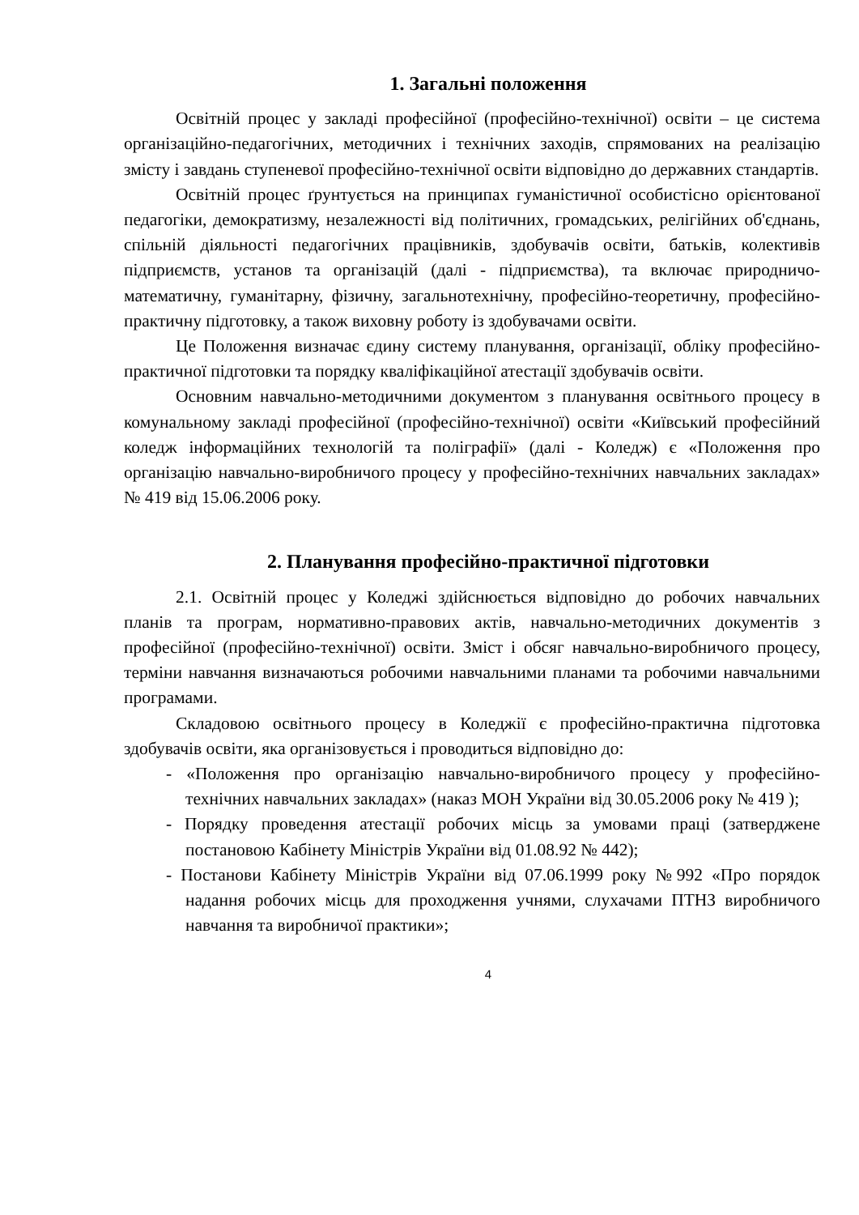1. Загальні положення
Освітній процес у закладі професійної (професійно-технічної) освіти – це система організаційно-педагогічних, методичних і технічних заходів, спрямованих на реалізацію змісту і завдань ступеневої професійно-технічної освіти відповідно до державних стандартів.
Освітній процес ґрунтується на принципах гуманістичної особистісно орієнтованої педагогіки, демократизму, незалежності від політичних, громадських, релігійних об'єднань, спільній діяльності педагогічних працівників, здобувачів освіти, батьків, колективів підприємств, установ та організацій (далі - підприємства), та включає природничо-математичну, гуманітарну, фізичну, загальнотехнічну, професійно-теоретичну, професійно-практичну підготовку, а також виховну роботу із здобувачами освіти.
Це Положення визначає єдину систему планування, організації, обліку професійно-практичної підготовки та порядку кваліфікаційної атестації здобувачів освіти.
Основним навчально-методичними документом з планування освітнього процесу в комунальному закладі професійної (професійно-технічної) освіти «Київський професійний коледж інформаційних технологій та поліграфії» (далі - Коледж) є «Положення про організацію навчально-виробничого процесу у професійно-технічних навчальних закладах» № 419 від 15.06.2006 року.
2. Планування професійно-практичної підготовки
2.1. Освітній процес у Коледжі здійснюється відповідно до робочих навчальних планів та програм, нормативно-правових актів, навчально-методичних документів з професійної (професійно-технічної) освіти. Зміст і обсяг навчально-виробничого процесу, терміни навчання визначаються робочими навчальними планами та робочими навчальними програмами.
Складовою освітнього процесу в Коледжії є професійно-практична підготовка здобувачів освіти, яка організовується і проводиться відповідно до:
- «Положення про організацію навчально-виробничого процесу у професійно-технічних навчальних закладах» (наказ МОН України від 30.05.2006 року № 419 );
- Порядку проведення атестації робочих місць за умовами праці (затверджене постановою Кабінету Міністрів України від 01.08.92 № 442);
- Постанови Кабінету Міністрів України від 07.06.1999 року №992 «Про порядок надання робочих місць для проходження учнями, слухачами ПТНЗ виробничого навчання та виробничої практики»;
4